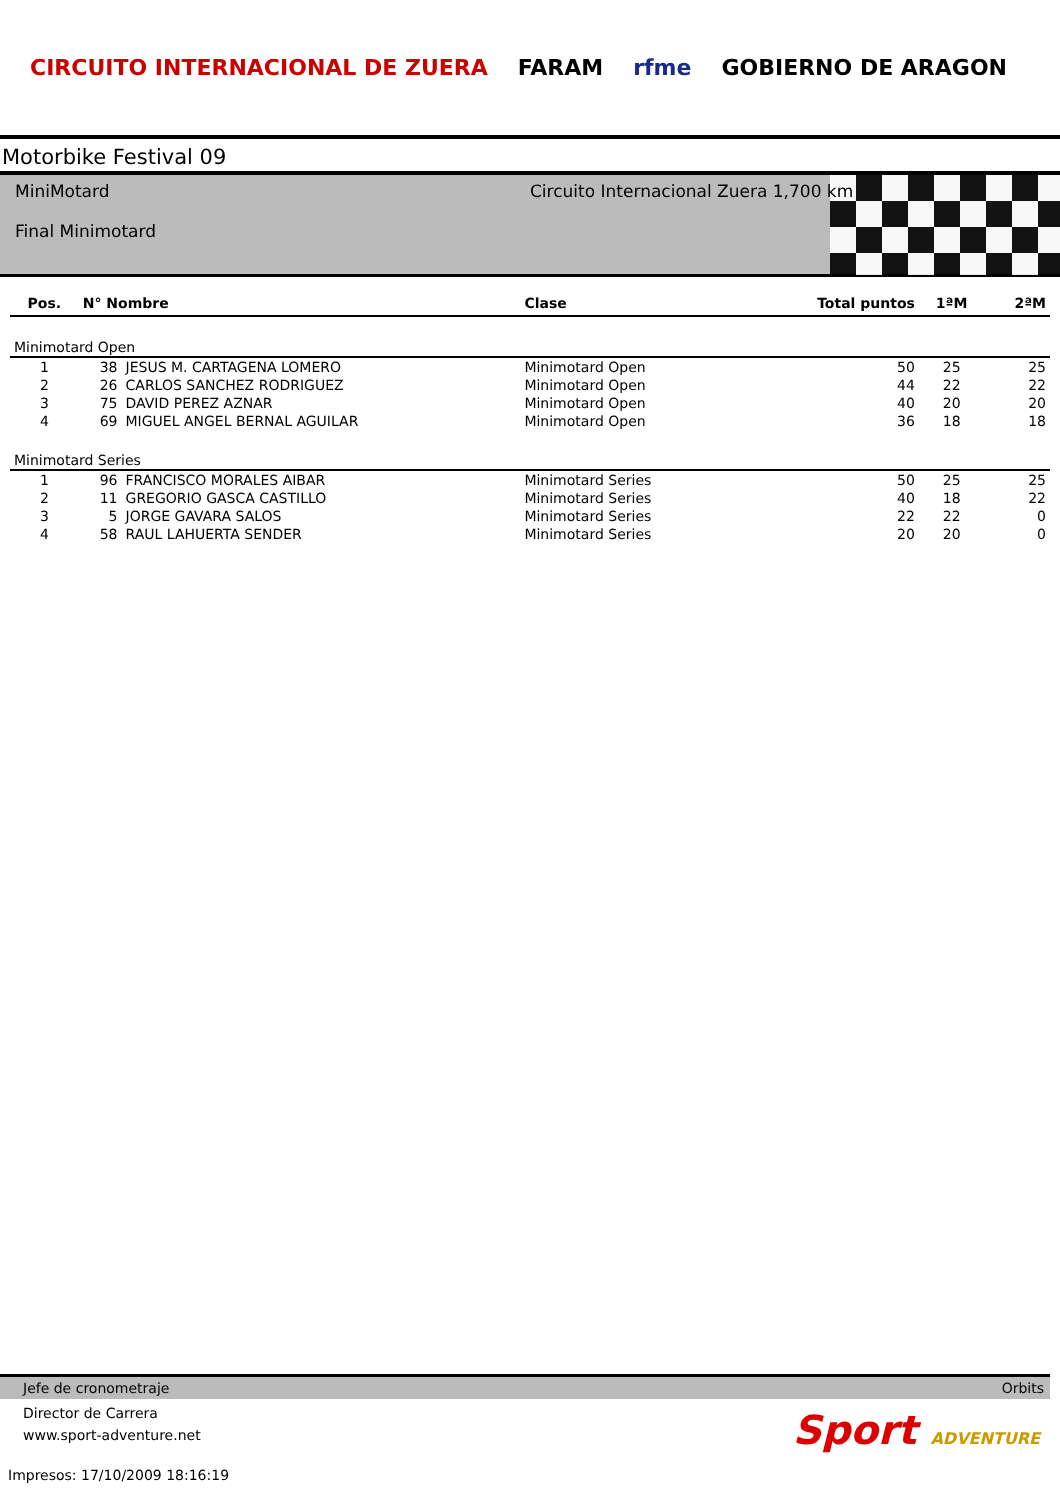CIRCUITO INTERNACIONAL DE ZUERA FARAM rfme GOBIERNO DE ARAGON
Motorbike Festival 09
MiniMotard
Circuito Internacional Zuera 1,700 km
Final Minimotard
| Pos. | N° Nombre | | Clase | Total puntos | 1ªM | 2ªM |
| --- | --- | --- | --- | --- | --- | --- |
| Minimotard Open | | | | | | |
| 1 | 38 | JESUS M. CARTAGENA LOMERO | Minimotard Open | 50 | 25 | 25 |
| 2 | 26 | CARLOS SANCHEZ RODRIGUEZ | Minimotard Open | 44 | 22 | 22 |
| 3 | 75 | DAVID PEREZ AZNAR | Minimotard Open | 40 | 20 | 20 |
| 4 | 69 | MIGUEL ANGEL BERNAL AGUILAR | Minimotard Open | 36 | 18 | 18 |
| Minimotard Series | | | | | | |
| 1 | 96 | FRANCISCO MORALES AIBAR | Minimotard Series | 50 | 25 | 25 |
| 2 | 11 | GREGORIO GASCA CASTILLO | Minimotard Series | 40 | 18 | 22 |
| 3 | 5 | JORGE GAVARA SALOS | Minimotard Series | 22 | 22 | 0 |
| 4 | 58 | RAUL LAHUERTA SENDER | Minimotard Series | 20 | 20 | 0 |
Jefe de cronometraje Orbits
Director de Carrera
www.sport-adventure.net
Impresos: 17/10/2009 18:16:19
Sport ADVENTURE